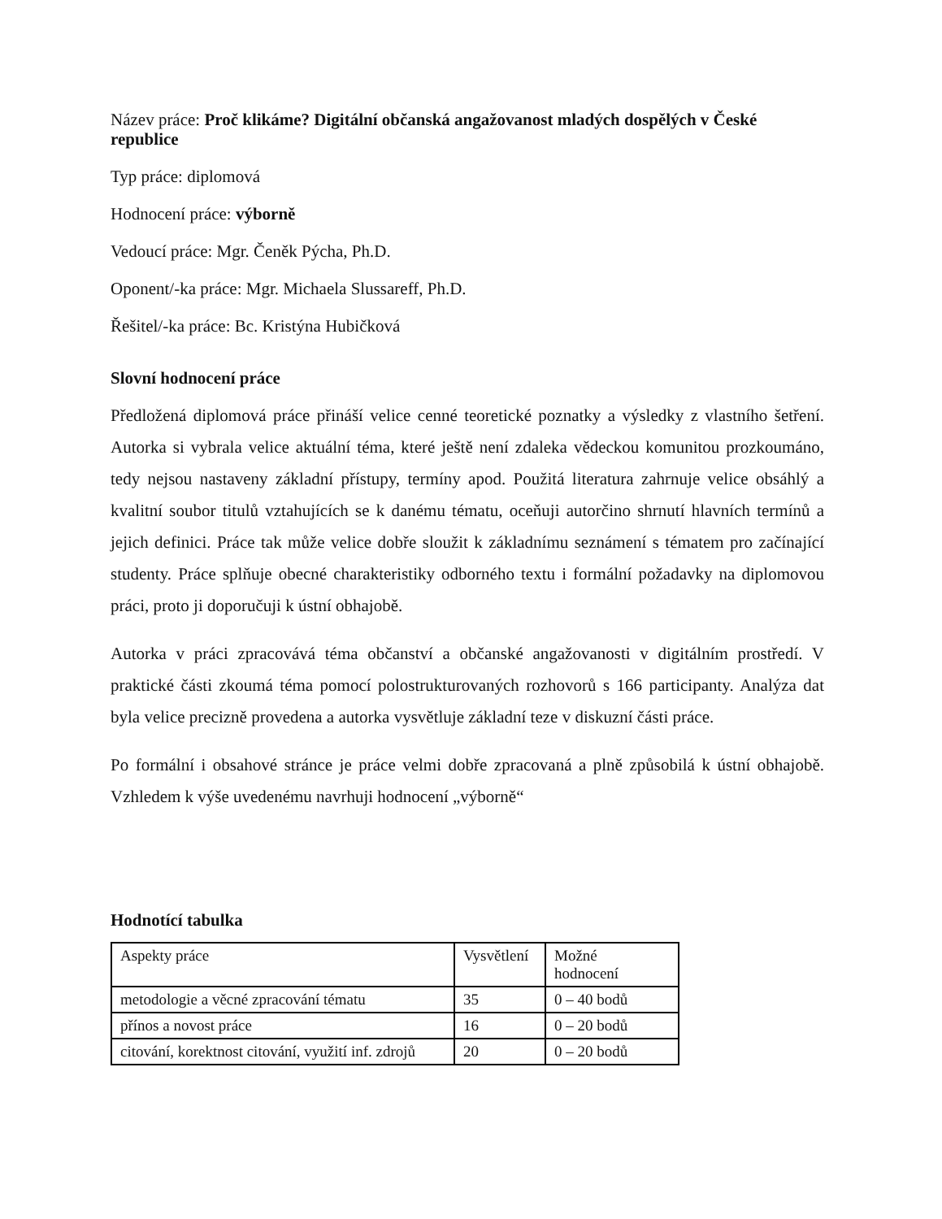Název práce: Proč klikáme? Digitální občanská angažovanost mladých dospělých v České republice
Typ práce: diplomová
Hodnocení práce: výborně
Vedoucí práce: Mgr. Čeněk Pýcha, Ph.D.
Oponent/-ka práce: Mgr. Michaela Slussareff, Ph.D.
Řešitel/-ka práce: Bc. Kristýna Hubičková
Slovní hodnocení práce
Předložená diplomová práce přináší velice cenné teoretické poznatky a výsledky z vlastního šetření. Autorka si vybrala velice aktuální téma, které ještě není zdaleka vědeckou komunitou prozkoumáno, tedy nejsou nastaveny základní přístupy, termíny apod. Použitá literatura zahrnuje velice obsáhlý a kvalitní soubor titulů vztahujících se k danému tématu, oceňuji autorčino shrnutí hlavních termínů a jejich definici. Práce tak může velice dobře sloužit k základnímu seznámení s tématem pro začínající studenty. Práce splňuje obecné charakteristiky odborného textu i formální požadavky na diplomovou práci, proto ji doporučuji k ústní obhajobě.
Autorka v práci zpracovává téma občanství a občanské angažovanosti v digitálním prostředí. V praktické části zkoumá téma pomocí polostrukturovaných rozhovorů s 166 participanty. Analýza dat byla velice precizně provedena a autorka vysvětluje základní teze v diskuzní části práce.
Po formální i obsahové stránce je práce velmi dobře zpracovaná a plně způsobilá k ústní obhajobě. Vzhledem k výše uvedenému navrhuji hodnocení „výborně“
Hodnotící tabulka
| Aspekty práce | Vysvětlení | Možné hodnocení |
| metodologie a věcné zpracování tématu | 35 | 0 – 40 bodů |
| přínos a novost práce | 16 | 0 – 20 bodů |
| citování, korektnost citování, využití inf. zdrojů | 20 | 0 – 20 bodů |